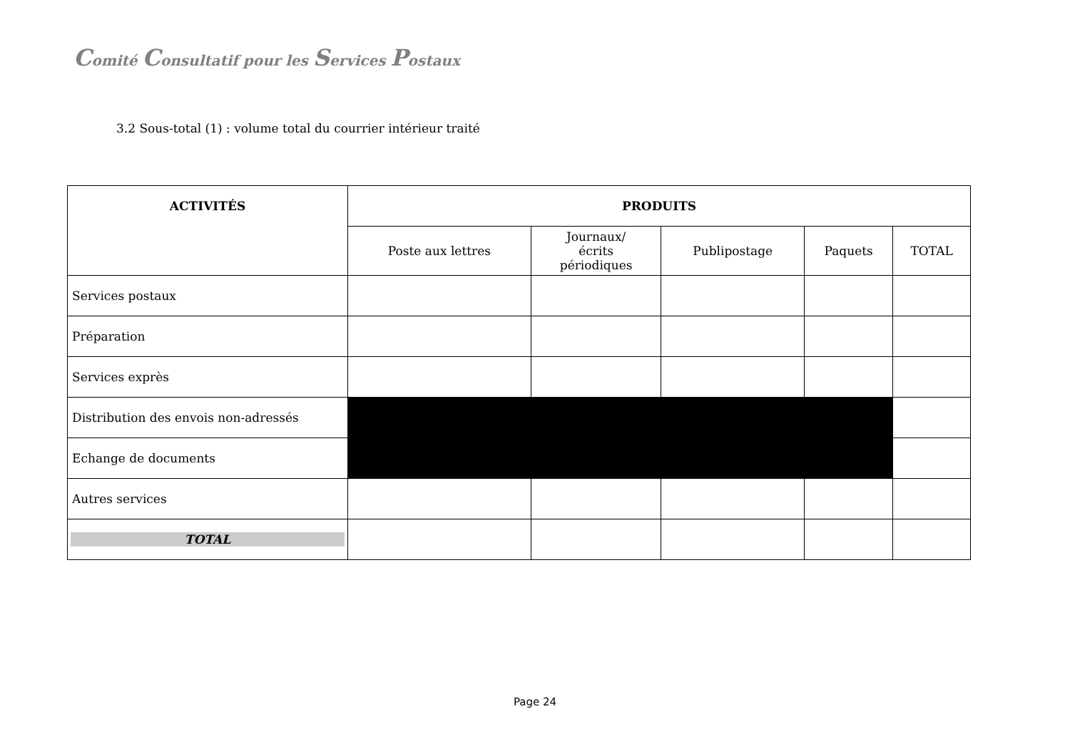Comité Consultatif pour les Services Postaux
3.2 Sous-total (1) : volume total du courrier intérieur traité
| ACTIVITÉS | PRODUITS | | | | |
| --- | --- | --- | --- | --- | --- |
| | Poste aux lettres | Journaux/ écrits périodiques | Publipostage | Paquets | TOTAL |
| Services postaux | | | | | |
| Préparation | | | | | |
| Services exprès | | | | | |
| Distribution des envois non-adressés | | | | | |
| Echange de documents | | | | | |
| Autres services | | | | | |
| TOTAL | | | | | |
Page 24